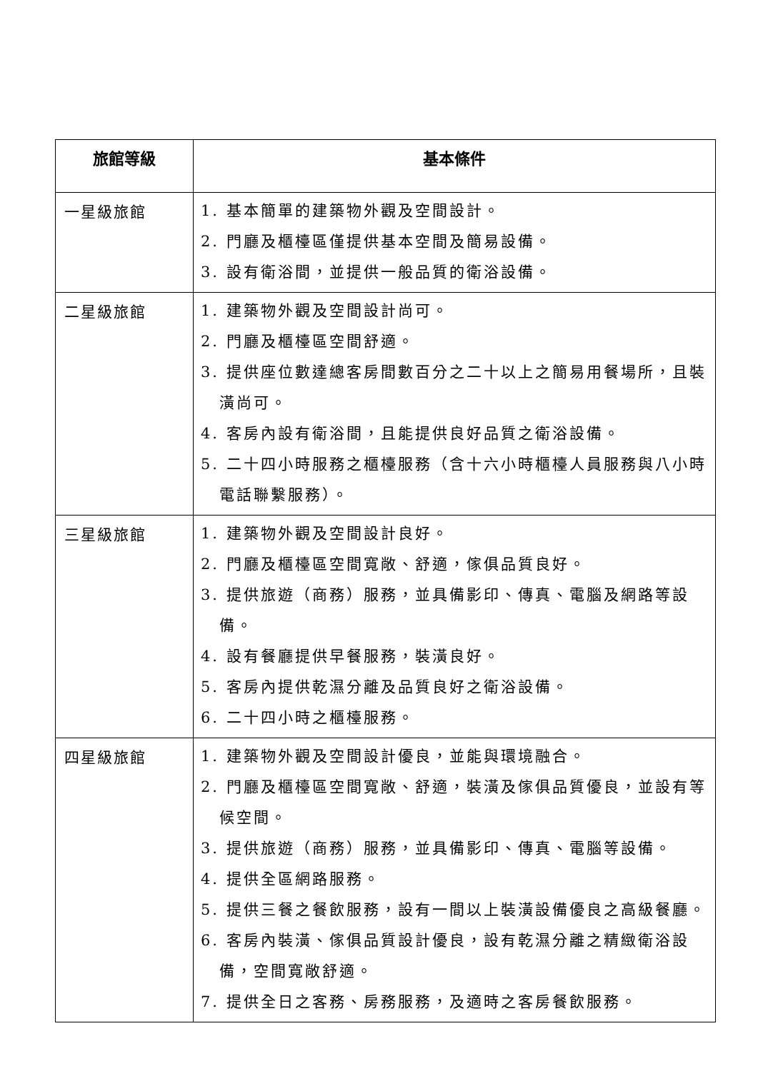| 旅館等級 | 基本條件 |
| --- | --- |
| 一星級旅館 | 1. 基本簡單的建築物外觀及空間設計。 2. 門廳及櫃檯區僅提供基本空間及簡易設備。 3. 設有衛浴間，並提供一般品質的衛浴設備。 |
| 二星級旅館 | 1. 建築物外觀及空間設計尚可。 2. 門廳及櫃檯區空間舒適。 3. 提供座位數達總客房間數百分之二十以上之簡易用餐場所，且裝潢尚可。 4. 客房內設有衛浴間，且能提供良好品質之衛浴設備。 5. 二十四小時服務之櫃檯服務（含十六小時櫃檯人員服務與八小時電話聯繫服務）。 |
| 三星級旅館 | 1. 建築物外觀及空間設計良好。 2. 門廳及櫃檯區空間寬敞、舒適，傢俱品質良好。 3. 提供旅遊（商務）服務，並具備影印、傳真、電腦及網路等設備。 4. 設有餐廳提供早餐服務，裝潢良好。 5. 客房內提供乾濕分離及品質良好之衛浴設備。 6. 二十四小時之櫃檯服務。 |
| 四星級旅館 | 1. 建築物外觀及空間設計優良，並能與環境融合。 2. 門廳及櫃檯區空間寬敞、舒適，裝潢及傢俱品質優良，並設有等候空間。 3. 提供旅遊（商務）服務，並具備影印、傳真、電腦等設備。 4. 提供全區網路服務。 5. 提供三餐之餐飲服務，設有一間以上裝潢設備優良之高級餐廳。 6. 客房內裝潢、傢俱品質設計優良，設有乾濕分離之精緻衛浴設備，空間寬敞舒適。 7. 提供全日之客務、房務服務，及適時之客房餐飲服務。 |